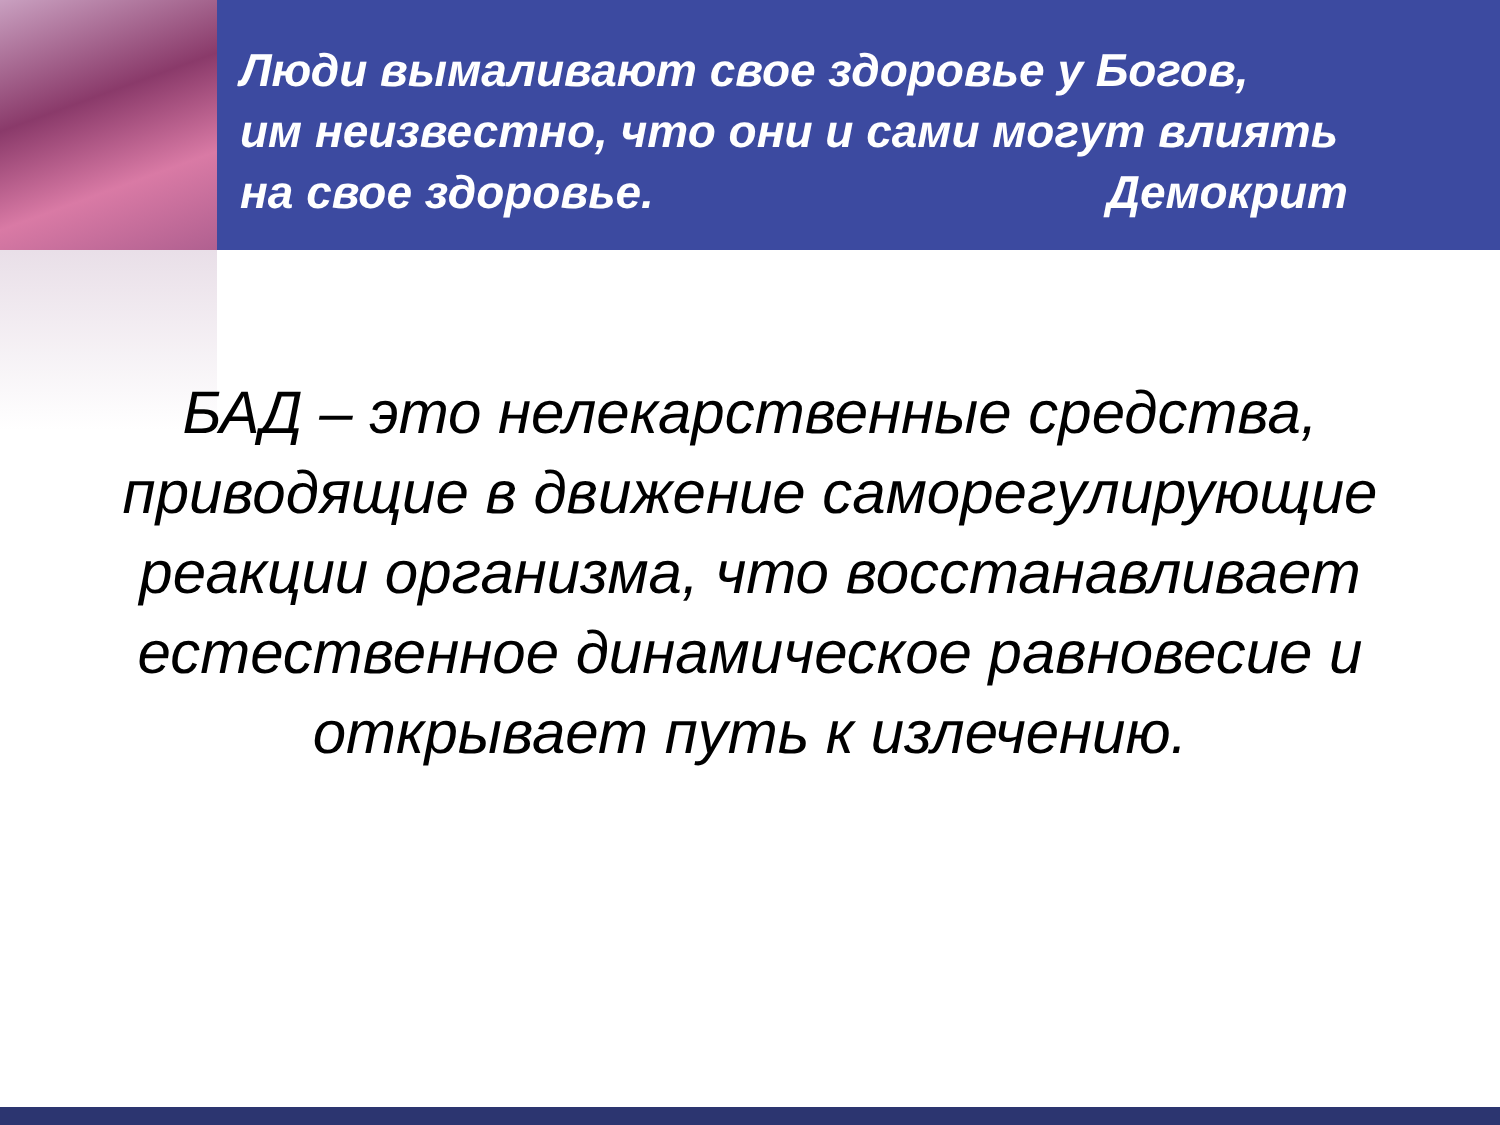Люди вымаливают свое здоровье у Богов,
им неизвестно, что они и сами могут влиять
на свое здоровье. Демокрит
БАД – это нелекарственные средства, приводящие в движение саморегулирующие реакции организма, что восстанавливает естественное динамическое равновесие и открывает путь к излечению.